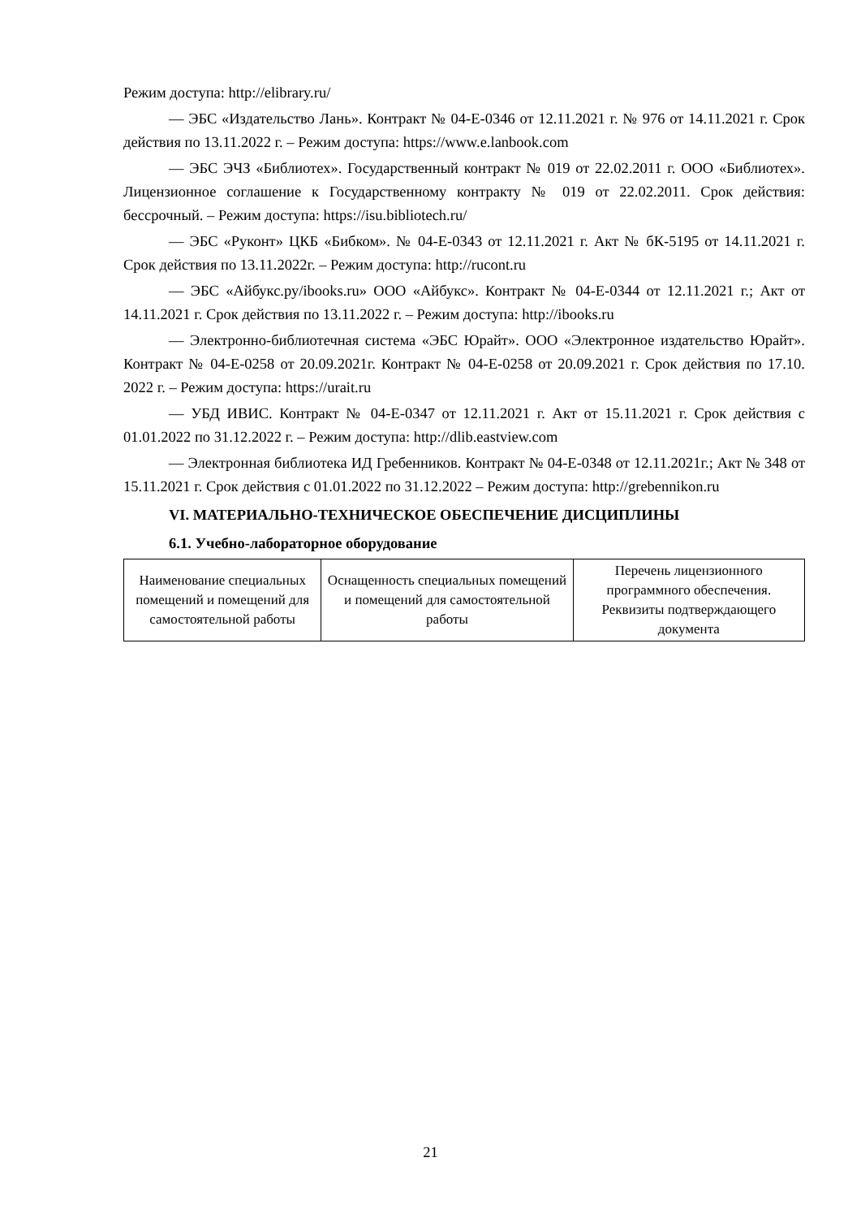Режим доступа: http://elibrary.ru/
— ЭБС «Издательство Лань». Контракт № 04-Е-0346 от 12.11.2021 г. № 976 от 14.11.2021 г. Срок действия по 13.11.2022 г. – Режим доступа: https://www.e.lanbook.com
— ЭБС ЭЧЗ «Библиотех». Государственный контракт № 019 от 22.02.2011 г. ООО «Библиотех». Лицензионное соглашение к Государственному контракту № 019 от 22.02.2011. Срок действия: бессрочный. – Режим доступа: https://isu.bibliotech.ru/
— ЭБС «Руконт» ЦКБ «Бибком». № 04-Е-0343 от 12.11.2021 г. Акт № бК-5195 от 14.11.2021 г. Срок действия по 13.11.2022г. – Режим доступа: http://rucont.ru
— ЭБС «Айбукс.ру/ibooks.ru» ООО «Айбукс». Контракт № 04-Е-0344 от 12.11.2021 г.; Акт от 14.11.2021 г. Срок действия по 13.11.2022 г. – Режим доступа: http://ibooks.ru
— Электронно-библиотечная система «ЭБС Юрайт». ООО «Электронное издательство Юрайт». Контракт № 04-Е-0258 от 20.09.2021г. Контракт № 04-Е-0258 от 20.09.2021 г. Срок действия по 17.10. 2022 г. – Режим доступа: https://urait.ru
— УБД ИВИС. Контракт № 04-Е-0347 от 12.11.2021 г. Акт от 15.11.2021 г. Срок действия с 01.01.2022 по 31.12.2022 г. – Режим доступа: http://dlib.eastview.com
— Электронная библиотека ИД Гребенников. Контракт № 04-Е-0348 от 12.11.2021г.; Акт № 348 от 15.11.2021 г. Срок действия с 01.01.2022 по 31.12.2022 – Режим доступа: http://grebennikon.ru
VI. МАТЕРИАЛЬНО-ТЕХНИЧЕСКОЕ ОБЕСПЕЧЕНИЕ ДИСЦИПЛИНЫ
6.1. Учебно-лабораторное оборудование
| Наименование специальных помещений и помещений для самостоятельной работы | Оснащенность специальных помещений и помещений для самостоятельной работы | Перечень лицензионного программного обеспечения. Реквизиты подтверждающего документа |
| --- | --- | --- |
21